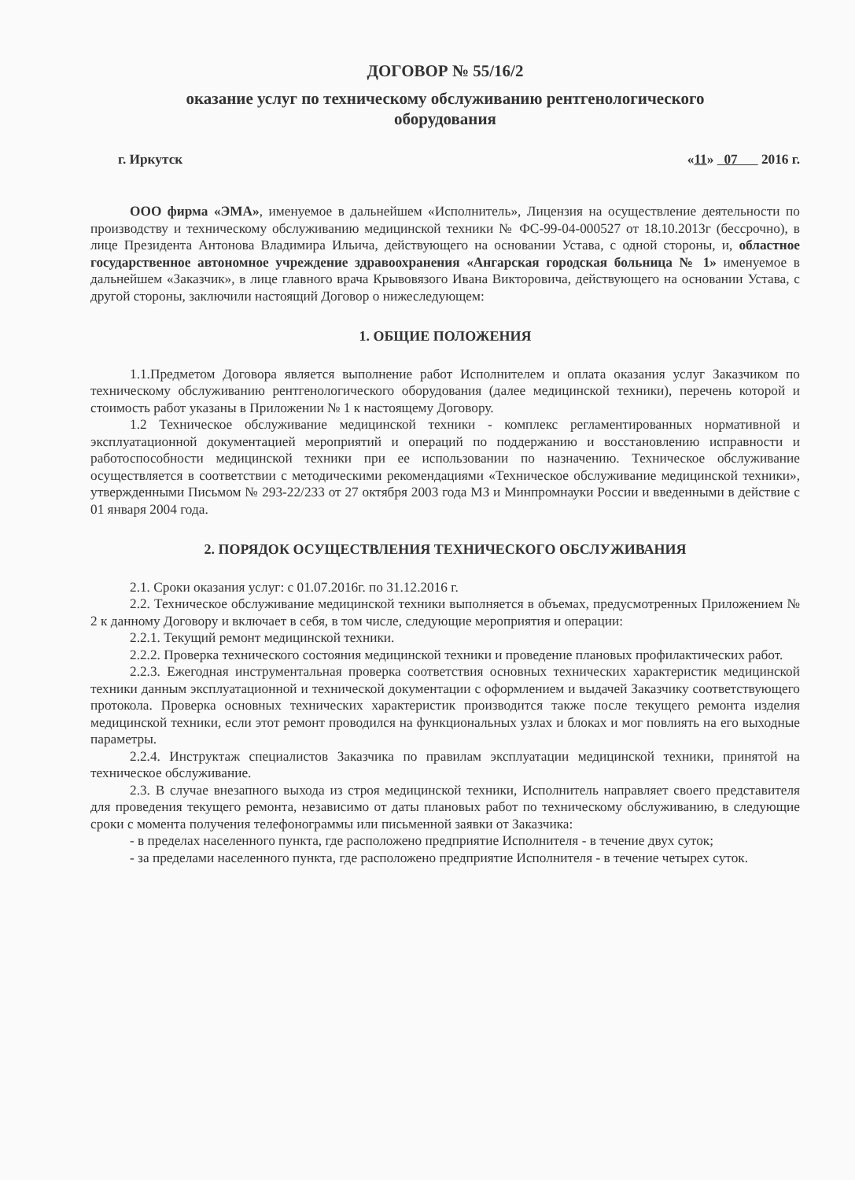ДОГОВОР № 55/16/2
оказание услуг по техническому обслуживанию рентгенологического
оборудования
г. Иркутск «11» 07 2016 г.
ООО фирма «ЭМА», именуемое в дальнейшем «Исполнитель», Лицензия на осуществление деятельности по производству и техническому обслуживанию медицинской техники № ФС-99-04-000527 от 18.10.2013г (бессрочно), в лице Президента Антонова Владимира Ильича, действующего на основании Устава, с одной стороны, и, областное государственное автономное учреждение здравоохранения «Ангарская городская больница № 1» именуемое в дальнейшем «Заказчик», в лице главного врача Крывовязого Ивана Викторовича, действующего на основании Устава, с другой стороны, заключили настоящий Договор о нижеследующем:
1. ОБЩИЕ ПОЛОЖЕНИЯ
1.1.Предметом Договора является выполнение работ Исполнителем и оплата оказания услуг Заказчиком по техническому обслуживанию рентгенологического оборудования (далее медицинской техники), перечень которой и стоимость работ указаны в Приложении № 1 к настоящему Договору.
1.2 Техническое обслуживание медицинской техники - комплекс регламентированных нормативной и эксплуатационной документацией мероприятий и операций по поддержанию и восстановлению исправности и работоспособности медицинской техники при ее использовании по назначению. Техническое обслуживание осуществляется в соответствии с методическими рекомендациями «Техническое обслуживание медицинской техники», утвержденными Письмом № 293-22/233 от 27 октября 2003 года МЗ и Минпромнауки России и введенными в действие с 01 января 2004 года.
2. ПОРЯДОК ОСУЩЕСТВЛЕНИЯ ТЕХНИЧЕСКОГО ОБСЛУЖИВАНИЯ
2.1. Сроки оказания услуг: с 01.07.2016г. по 31.12.2016 г.
2.2. Техническое обслуживание медицинской техники выполняется в объемах, предусмотренных Приложением № 2 к данному Договору и включает в себя, в том числе, следующие мероприятия и операции:
2.2.1. Текущий ремонт медицинской техники.
2.2.2. Проверка технического состояния медицинской техники и проведение плановых профилактических работ.
2.2.3. Ежегодная инструментальная проверка соответствия основных технических характеристик медицинской техники данным эксплуатационной и технической документации с оформлением и выдачей Заказчику соответствующего протокола. Проверка основных технических характеристик производится также после текущего ремонта изделия медицинской техники, если этот ремонт проводился на функциональных узлах и блоках и мог повлиять на его выходные параметры.
2.2.4. Инструктаж специалистов Заказчика по правилам эксплуатации медицинской техники, принятой на техническое обслуживание.
2.3. В случае внезапного выхода из строя медицинской техники, Исполнитель направляет своего представителя для проведения текущего ремонта, независимо от даты плановых работ по техническому обслуживанию, в следующие сроки с момента получения телефонограммы или письменной заявки от Заказчика:
- в пределах населенного пункта, где расположено предприятие Исполнителя - в течение двух суток;
- за пределами населенного пункта, где расположено предприятие Исполнителя - в течение четырех суток.